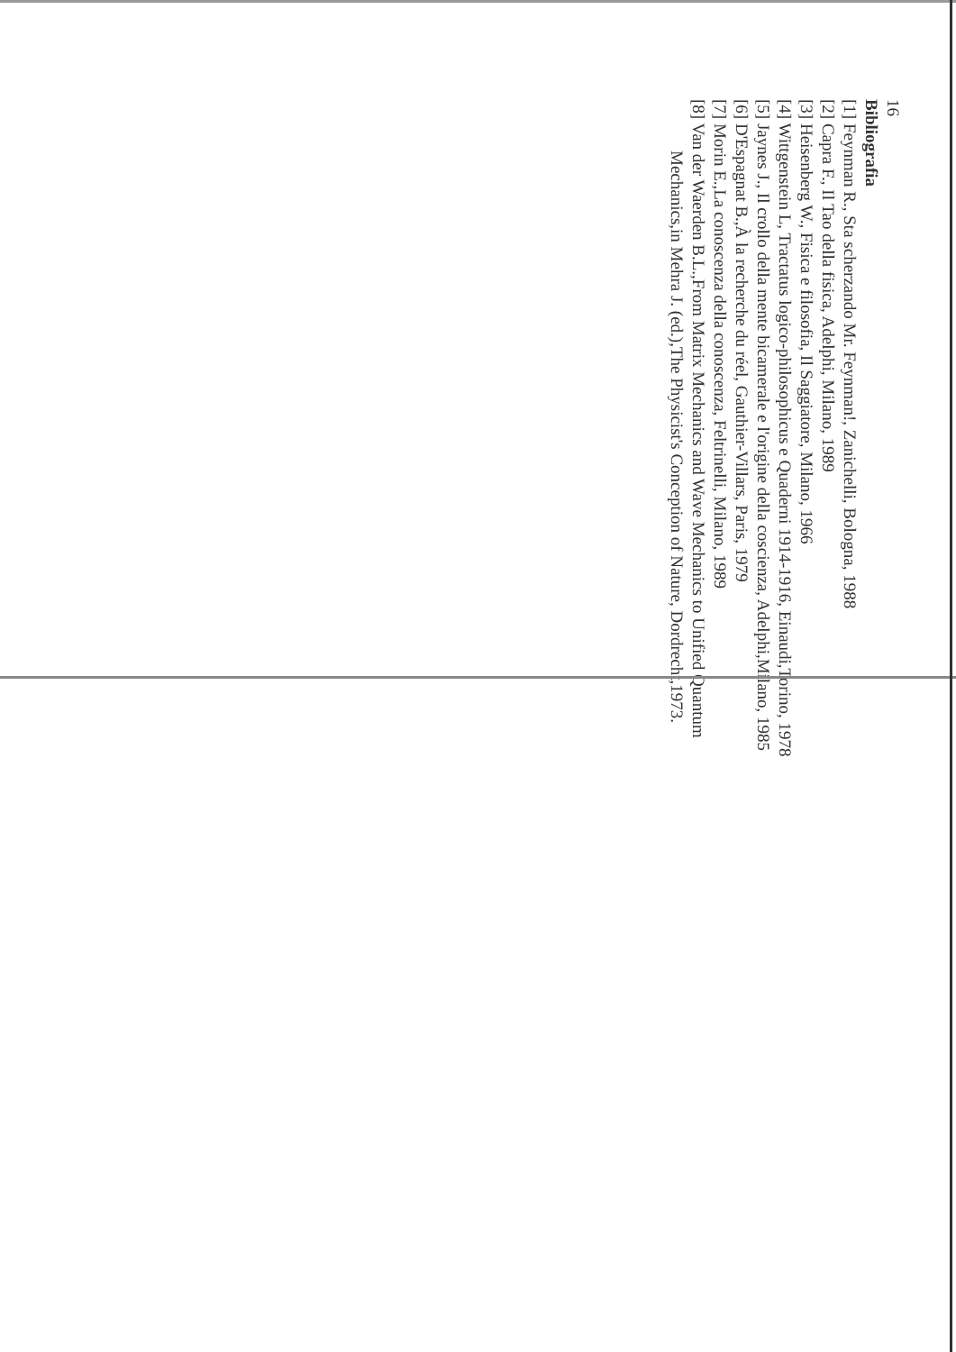16
Bibliografia
[1] Feynman R., Sta scherzando Mr. Feynman!, Zanichelli, Bologna, 1988
[2] Capra F., Il Tao della fisica, Adelphi, Milano, 1989
[3] Heisenberg W., Fisica e filosofia, Il Saggiatore, Milano, 1966
[4] Wittgenstein L, Tractatus logico-philosophicus e Quaderni 1914-1916, Einaudi,Torino, 1978
[5] Jaynes J., Il crollo della mente bicamerale e l'origine della coscienza, Adelphi,Milano, 1985
[6] D'Espagnat B.,À la recherche du réel, Gauthier-Villars, Paris, 1979
[7] Morin E.,La conoscenza della conoscenza, Feltrinelli, Milano, 1989
[8] Van der Waerden B.L.,From Matrix Mechanics and Wave Mechanics to Unified Quantum Mechanics,in Mehra J. (ed.),The Physicist's Conception of Nature, Dordrecht,1973.